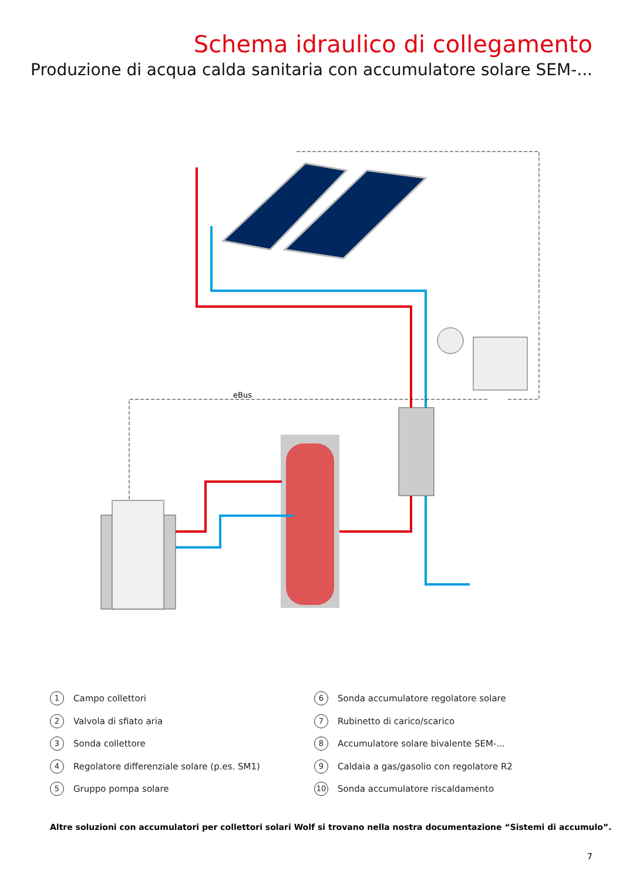Schema idraulico di collegamento
Produzione di acqua calda sanitaria con accumulatore solare SEM-...
eBus
1 Campo collettori
2 Valvola di sfiato aria
3 Sonda collettore
4 Regolatore differenziale solare (p.es. SM1)
5 Gruppo pompa solare
6 Sonda accumulatore regolatore solare
7 Rubinetto di carico/scarico
8 Accumulatore solare bivalente SEM-...
9 Caldaia a gas/gasolio con regolatore R2
10 Sonda accumulatore riscaldamento
Altre soluzioni con accumulatori per collettori solari Wolf si trovano nella nostra documentazione “Sistemi di accumulo”.
7